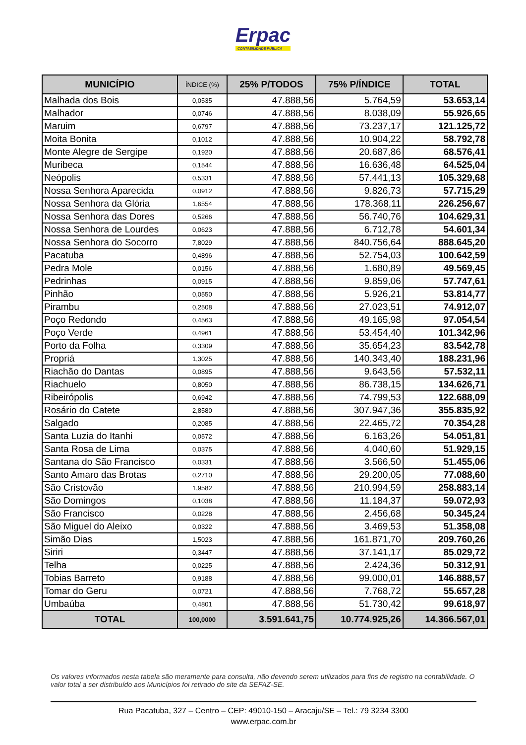Erpac
CONTABILIDADE PÚBLICA
| MUNICÍPIO | ÍNDICE (%) | 25% P/TODOS | 75% P/ÍNDICE | TOTAL |
| --- | --- | --- | --- | --- |
| Malhada dos Bois | 0,0535 | 47.888,56 | 5.764,59 | 53.653,14 |
| Malhador | 0,0746 | 47.888,56 | 8.038,09 | 55.926,65 |
| Maruim | 0,6797 | 47.888,56 | 73.237,17 | 121.125,72 |
| Moita Bonita | 0,1012 | 47.888,56 | 10.904,22 | 58.792,78 |
| Monte Alegre de Sergipe | 0,1920 | 47.888,56 | 20.687,86 | 68.576,41 |
| Muribeca | 0,1544 | 47.888,56 | 16.636,48 | 64.525,04 |
| Neópolis | 0,5331 | 47.888,56 | 57.441,13 | 105.329,68 |
| Nossa Senhora Aparecida | 0,0912 | 47.888,56 | 9.826,73 | 57.715,29 |
| Nossa Senhora da Glória | 1,6554 | 47.888,56 | 178.368,11 | 226.256,67 |
| Nossa Senhora das Dores | 0,5266 | 47.888,56 | 56.740,76 | 104.629,31 |
| Nossa Senhora de Lourdes | 0,0623 | 47.888,56 | 6.712,78 | 54.601,34 |
| Nossa Senhora do Socorro | 7,8029 | 47.888,56 | 840.756,64 | 888.645,20 |
| Pacatuba | 0,4896 | 47.888,56 | 52.754,03 | 100.642,59 |
| Pedra Mole | 0,0156 | 47.888,56 | 1.680,89 | 49.569,45 |
| Pedrinhas | 0,0915 | 47.888,56 | 9.859,06 | 57.747,61 |
| Pinhão | 0,0550 | 47.888,56 | 5.926,21 | 53.814,77 |
| Pirambu | 0,2508 | 47.888,56 | 27.023,51 | 74.912,07 |
| Poço Redondo | 0,4563 | 47.888,56 | 49.165,98 | 97.054,54 |
| Poço Verde | 0,4961 | 47.888,56 | 53.454,40 | 101.342,96 |
| Porto da Folha | 0,3309 | 47.888,56 | 35.654,23 | 83.542,78 |
| Propriá | 1,3025 | 47.888,56 | 140.343,40 | 188.231,96 |
| Riachão do Dantas | 0,0895 | 47.888,56 | 9.643,56 | 57.532,11 |
| Riachuelo | 0,8050 | 47.888,56 | 86.738,15 | 134.626,71 |
| Ribeirópolis | 0,6942 | 47.888,56 | 74.799,53 | 122.688,09 |
| Rosário do Catete | 2,8580 | 47.888,56 | 307.947,36 | 355.835,92 |
| Salgado | 0,2085 | 47.888,56 | 22.465,72 | 70.354,28 |
| Santa Luzia do Itanhi | 0,0572 | 47.888,56 | 6.163,26 | 54.051,81 |
| Santa Rosa de Lima | 0,0375 | 47.888,56 | 4.040,60 | 51.929,15 |
| Santana do São Francisco | 0,0331 | 47.888,56 | 3.566,50 | 51.455,06 |
| Santo Amaro das Brotas | 0,2710 | 47.888,56 | 29.200,05 | 77.088,60 |
| São Cristovão | 1,9582 | 47.888,56 | 210.994,59 | 258.883,14 |
| São Domingos | 0,1038 | 47.888,56 | 11.184,37 | 59.072,93 |
| São Francisco | 0,0228 | 47.888,56 | 2.456,68 | 50.345,24 |
| São Miguel do Aleixo | 0,0322 | 47.888,56 | 3.469,53 | 51.358,08 |
| Simão Dias | 1,5023 | 47.888,56 | 161.871,70 | 209.760,26 |
| Siriri | 0,3447 | 47.888,56 | 37.141,17 | 85.029,72 |
| Telha | 0,0225 | 47.888,56 | 2.424,36 | 50.312,91 |
| Tobias Barreto | 0,9188 | 47.888,56 | 99.000,01 | 146.888,57 |
| Tomar do Geru | 0,0721 | 47.888,56 | 7.768,72 | 55.657,28 |
| Umbaúba | 0,4801 | 47.888,56 | 51.730,42 | 99.618,97 |
| TOTAL | 100,0000 | 3.591.641,75 | 10.774.925,26 | 14.366.567,01 |
Os valores informados nesta tabela são meramente para consulta, não devendo serem utilizados para fins de registro na contabilidade. O valor total a ser distribuído aos Municípios foi retirado do site da SEFAZ-SE.
Rua Pacatuba, 327 – Centro – CEP: 49010-150 – Aracaju/SE – Tel.: 79 3234 3300
www.erpac.com.br